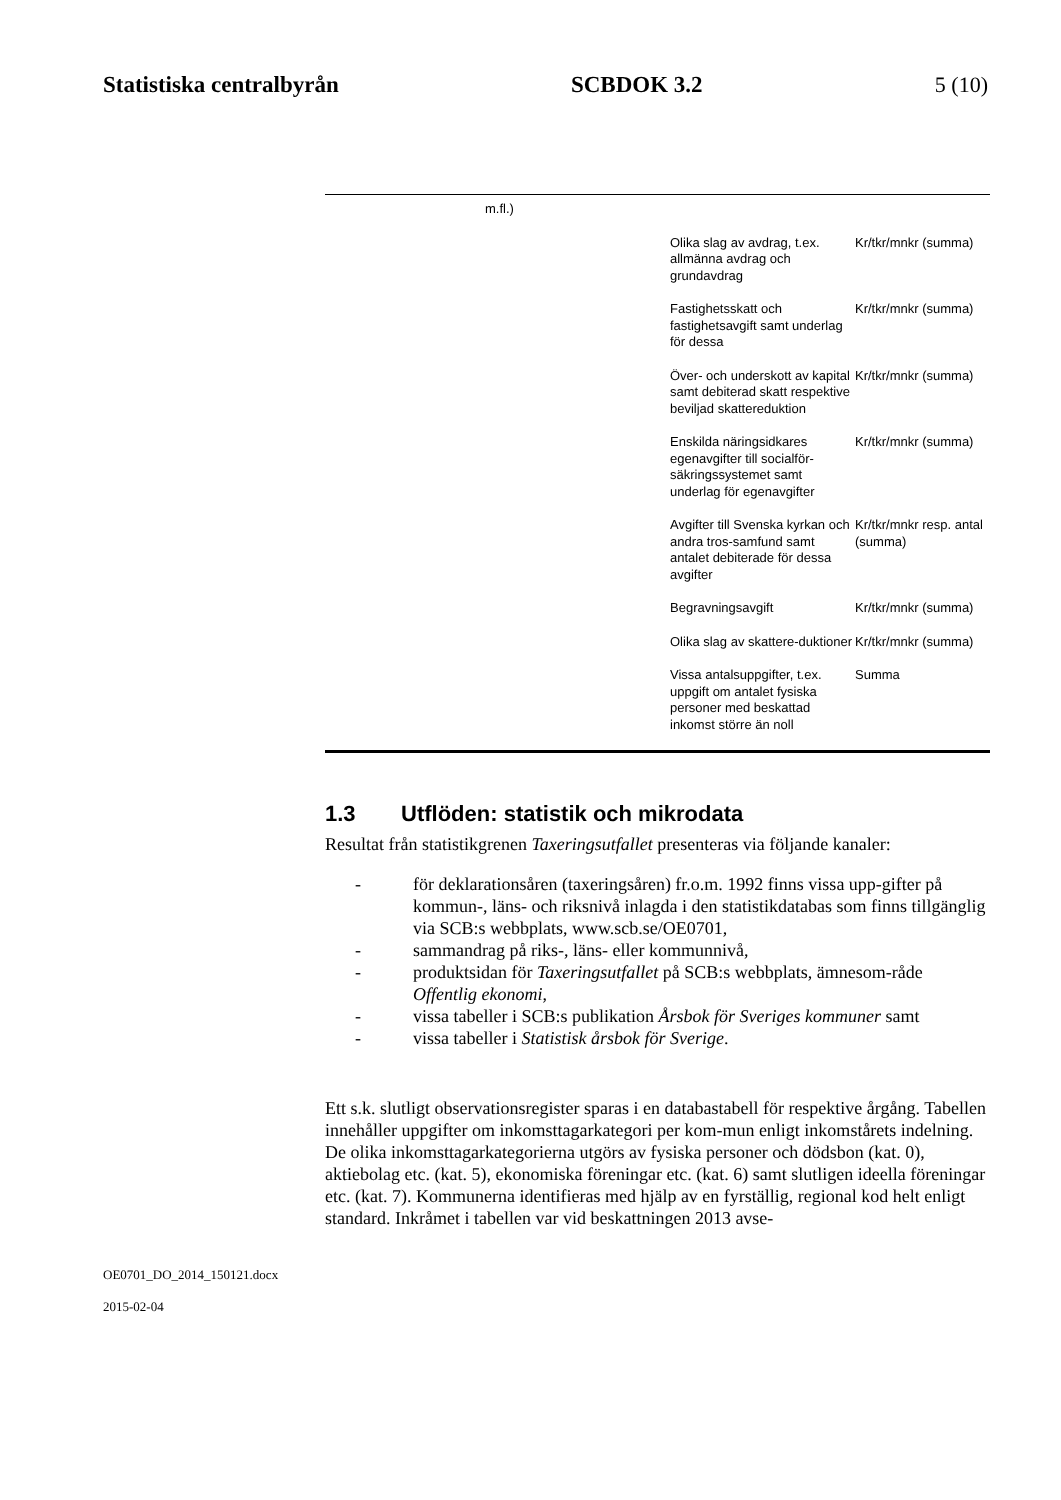Statistiska centralbyrån SCBDOK 3.2 5 (10)
| | m.fl.) | | |
| | | Olika slag av avdrag, t.ex. allmänna avdrag och grundavdrag | Kr/tkr/mnkr (summa) |
| | | Fastighetsskatt och fastighetsavgift samt underlag för dessa | Kr/tkr/mnkr (summa) |
| | | Över- och underskott av kapital samt debiterad skatt respektive beviljad skattereduktion | Kr/tkr/mnkr (summa) |
| | | Enskilda näringsidkares egenavgifter till socialför-säkringssystemet samt underlag för egenavgifter | Kr/tkr/mnkr (summa) |
| | | Avgifter till Svenska kyrkan och andra tros-samfund samt antalet debiterade för dessa avgifter | Kr/tkr/mnkr resp. antal (summa) |
| | | Begravningsavgift | Kr/tkr/mnkr (summa) |
| | | Olika slag av skattere-duktioner | Kr/tkr/mnkr (summa) |
| | | Vissa antalsuppgifter, t.ex. uppgift om antalet fysiska personer med beskattad inkomst större än noll | Summa |
1.3 Utflöden: statistik och mikrodata
Resultat från statistikgrenen Taxeringsutfallet presenteras via följande kanaler:
- för deklarationsåren (taxeringsåren) fr.o.m. 1992 finns vissa upp-gifter på kommun-, läns- och riksnivå inlagda i den statistikdatabas som finns tillgänglig via SCB:s webbplats, www.scb.se/OE0701,
- sammandrag på riks-, läns- eller kommunnivå,
- produktsidan för Taxeringsutfallet på SCB:s webbplats, ämnesom-råde Offentlig ekonomi,
- vissa tabeller i SCB:s publikation Årsbok för Sveriges kommuner samt
- vissa tabeller i Statistisk årsbok för Sverige.
Ett s.k. slutligt observationsregister sparas i en databastabell för respektive årgång. Tabellen innehåller uppgifter om inkomsttagarkategori per kom-mun enligt inkomstårets indelning. De olika inkomsttagarkategorierna utgörs av fysiska personer och dödsbon (kat. 0), aktiebolag etc. (kat. 5), ekonomiska föreningar etc. (kat. 6) samt slutligen ideella föreningar etc. (kat. 7). Kommunerna identifieras med hjälp av en fyrställig, regional kod helt enligt standard. Inkråmet i tabellen var vid beskattningen 2013 avse-
OE0701_DO_2014_150121.docx
2015-02-04